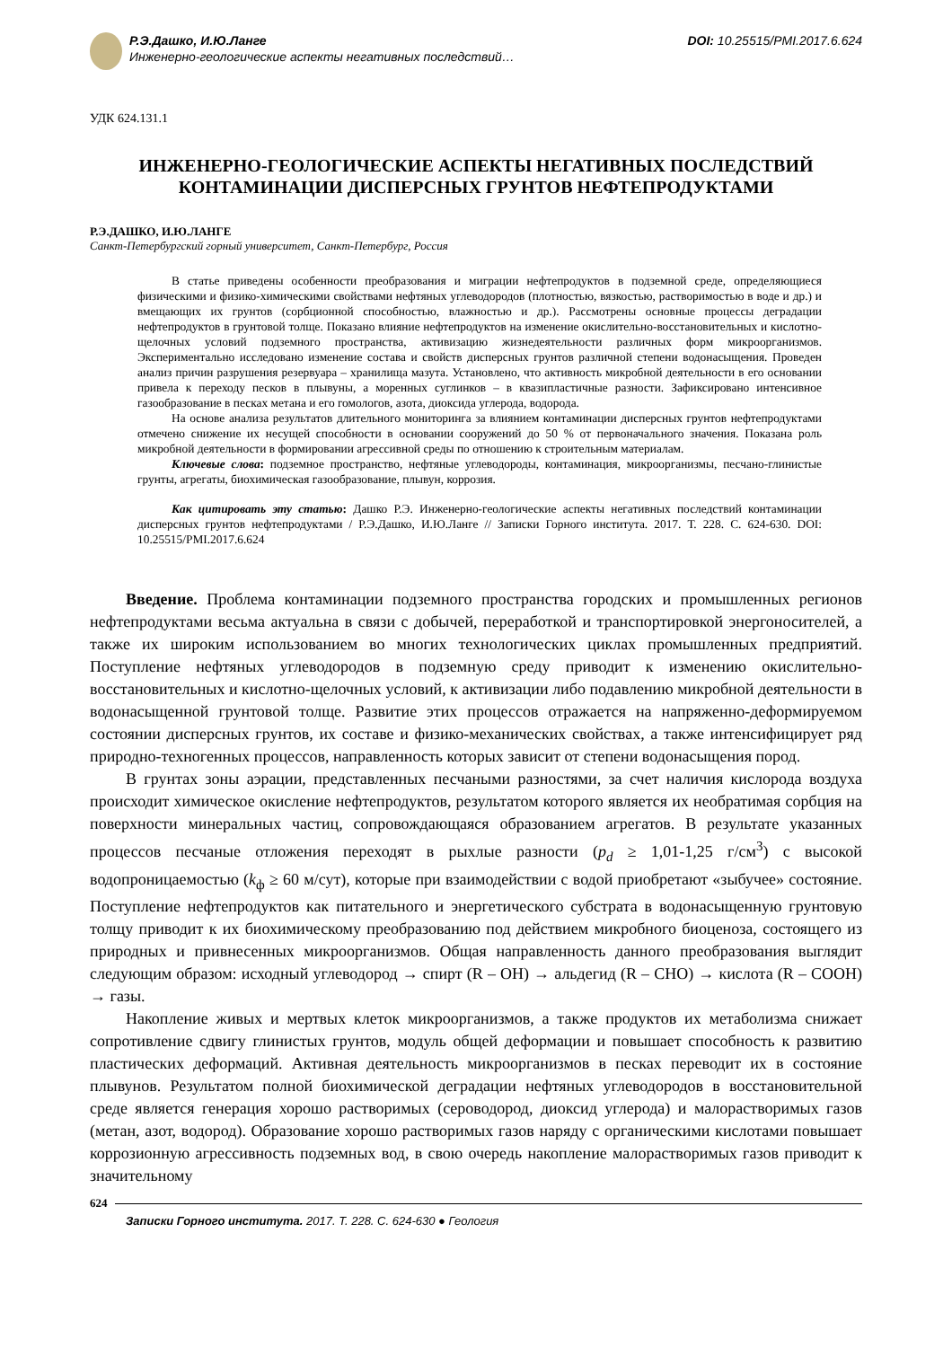Р.Э.Дашко, И.Ю.Ланге
Инженерно-геологические аспекты негативных последствий…
DOI: 10.25515/PMI.2017.6.624
УДК 624.131.1
ИНЖЕНЕРНО-ГЕОЛОГИЧЕСКИЕ АСПЕКТЫ НЕГАТИВНЫХ ПОСЛЕДСТВИЙ
КОНТАМИНАЦИИ ДИСПЕРСНЫХ ГРУНТОВ НЕФТЕПРОДУКТАМИ
Р.Э.ДАШКО, И.Ю.ЛАНГЕ
Санкт-Петербургский горный университет, Санкт-Петербург, Россия
В статье приведены особенности преобразования и миграции нефтепродуктов в подземной среде, определяющиеся физическими и физико-химическими свойствами нефтяных углеводородов (плотностью, вязкостью, растворимостью в воде и др.) и вмещающих их грунтов (сорбционной способностью, влажностью и др.). Рассмотрены основные процессы деградации нефтепродуктов в грунтовой толще. Показано влияние нефтепродуктов на изменение окислительно-восстановительных и кислотно-щелочных условий подземного пространства, активизацию жизнедеятельности различных форм микроорганизмов. Экспериментально исследовано изменение состава и свойств дисперсных грунтов различной степени водонасыщения. Проведен анализ причин разрушения резервуара – хранилища мазута. Установлено, что активность микробной деятельности в его основании привела к переходу песков в плывуны, а моренных суглинков – в квазипластичные разности. Зафиксировано интенсивное газообразование в песках метана и его гомологов, азота, диоксида углерода, водорода.
На основе анализа результатов длительного мониторинга за влиянием контаминации дисперсных грунтов нефтепродуктами отмечено снижение их несущей способности в основании сооружений до 50 % от первоначального значения. Показана роль микробной деятельности в формировании агрессивной среды по отношению к строительным материалам.
Ключевые слова: подземное пространство, нефтяные углеводороды, контаминация, микроорганизмы, песчано-глинистые грунты, агрегаты, биохимическая газообразование, плывун, коррозия.
Как цитировать эту статью: Дашко Р.Э. Инженерно-геологические аспекты негативных последствий контаминации дисперсных грунтов нефтепродуктами / Р.Э.Дашко, И.Ю.Ланге // Записки Горного института. 2017. Т. 228. С. 624-630. DOI: 10.25515/PMI.2017.6.624
Введение. Проблема контаминации подземного пространства городских и промышленных регионов нефтепродуктами весьма актуальна в связи с добычей, переработкой и транспортировкой энергоносителей, а также их широким использованием во многих технологических циклах промышленных предприятий. Поступление нефтяных углеводородов в подземную среду приводит к изменению окислительно-восстановительных и кислотно-щелочных условий, к активизации либо подавлению микробной деятельности в водонасыщенной грунтовой толще. Развитие этих процессов отражается на напряженно-деформируемом состоянии дисперсных грунтов, их составе и физико-механических свойствах, а также интенсифицирует ряд природно-техногенных процессов, направленность которых зависит от степени водонасыщения пород.
В грунтах зоны аэрации, представленных песчаными разностями, за счет наличия кислорода воздуха происходит химическое окисление нефтепродуктов, результатом которого является их необратимая сорбция на поверхности минеральных частиц, сопровождающаяся образованием агрегатов. В результате указанных процессов песчаные отложения переходят в рыхлые разности (p<sub>d</sub> ≥ 1,01-1,25 г/см<sup>3</sup>) с высокой водопроницаемостью (k<sub>ф</sub> ≥ 60 м/сут), которые при взаимодействии с водой приобретают «зыбучее» состояние. Поступление нефтепродуктов как питательного и энергетического субстрата в водонасыщенную грунтовую толщу приводит к их биохимическому преобразованию под действием микробного биоценоза, состоящего из природных и привнесенных микроорганизмов. Общая направленность данного преобразования выглядит следующим образом: исходный углеводород → спирт (R – OH) → альдегид (R – CHO) → кислота (R – COOH) → газы.
Накопление живых и мертвых клеток микроорганизмов, а также продуктов их метаболизма снижает сопротивление сдвигу глинистых грунтов, модуль общей деформации и повышает способность к развитию пластических деформаций. Активная деятельность микроорганизмов в песках переводит их в состояние плывунов. Результатом полной биохимической деградации нефтяных углеводородов в восстановительной среде является генерация хорошо растворимых (сероводород, диоксид углерода) и малорастворимых газов (метан, азот, водород). Образование хорошо растворимых газов наряду с органическими кислотами повышает коррозионную агрессивность подземных вод, в свою очередь накопление малорастворимых газов приводит к значительному
624
Записки Горного института. 2017. Т. 228. С. 624-630 ● Геология